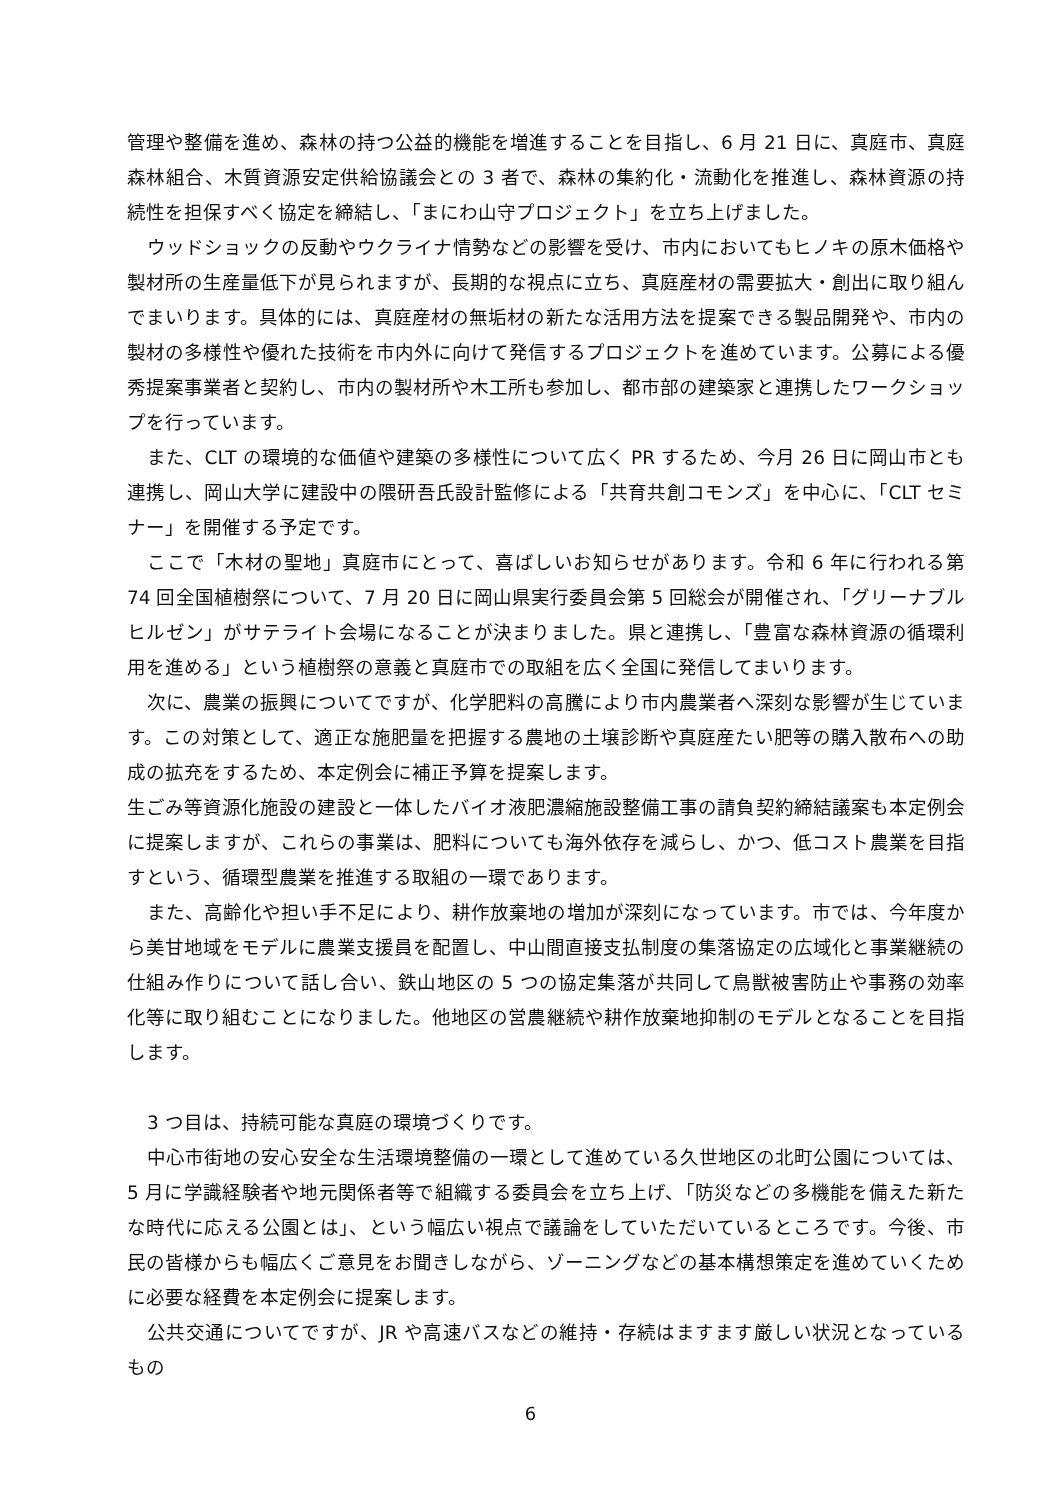管理や整備を進め、森林の持つ公益的機能を増進することを目指し、6 月 21 日に、真庭市、真庭森林組合、木質資源安定供給協議会との 3 者で、森林の集約化・流動化を推進し、森林資源の持続性を担保すべく協定を締結し、「まにわ山守プロジェクト」を立ち上げました。
ウッドショックの反動やウクライナ情勢などの影響を受け、市内においてもヒノキの原木価格や製材所の生産量低下が見られますが、長期的な視点に立ち、真庭産材の需要拡大・創出に取り組んでまいります。具体的には、真庭産材の無垢材の新たな活用方法を提案できる製品開発や、市内の製材の多様性や優れた技術を市内外に向けて発信するプロジェクトを進めています。公募による優秀提案事業者と契約し、市内の製材所や木工所も参加し、都市部の建築家と連携したワークショップを行っています。
また、CLT の環境的な価値や建築の多様性について広く PR するため、今月 26 日に岡山市とも連携し、岡山大学に建設中の隈研吾氏設計監修による「共育共創コモンズ」を中心に、「CLT セミナー」を開催する予定です。
ここで「木材の聖地」真庭市にとって、喜ばしいお知らせがあります。令和 6 年に行われる第 74 回全国植樹祭について、7 月 20 日に岡山県実行委員会第 5 回総会が開催され、「グリーナブル ヒルゼン」がサテライト会場になることが決まりました。県と連携し、「豊富な森林資源の循環利用を進める」という植樹祭の意義と真庭市での取組を広く全国に発信してまいります。
次に、農業の振興についてですが、化学肥料の高騰により市内農業者へ深刻な影響が生じています。この対策として、適正な施肥量を把握する農地の土壌診断や真庭産たい肥等の購入散布への助成の拡充をするため、本定例会に補正予算を提案します。
生ごみ等資源化施設の建設と一体したバイオ液肥濃縮施設整備工事の請負契約締結議案も本定例会に提案しますが、これらの事業は、肥料についても海外依存を減らし、かつ、低コスト農業を目指すという、循環型農業を推進する取組の一環であります。
また、高齢化や担い手不足により、耕作放棄地の増加が深刻になっています。市では、今年度から美甘地域をモデルに農業支援員を配置し、中山間直接支払制度の集落協定の広域化と事業継続の仕組み作りについて話し合い、鉄山地区の 5 つの協定集落が共同して鳥獣被害防止や事務の効率化等に取り組むことになりました。他地区の営農継続や耕作放棄地抑制のモデルとなることを目指します。
3 つ目は、持続可能な真庭の環境づくりです。
中心市街地の安心安全な生活環境整備の一環として進めている久世地区の北町公園については、5 月に学識経験者や地元関係者等で組織する委員会を立ち上げ、「防災などの多機能を備えた新たな時代に応える公園とは」、という幅広い視点で議論をしていただいているところです。今後、市民の皆様からも幅広くご意見をお聞きしながら、ゾーニングなどの基本構想策定を進めていくために必要な経費を本定例会に提案します。
公共交通についてですが、JR や高速バスなどの維持・存続はますます厳しい状況となっているもの
6